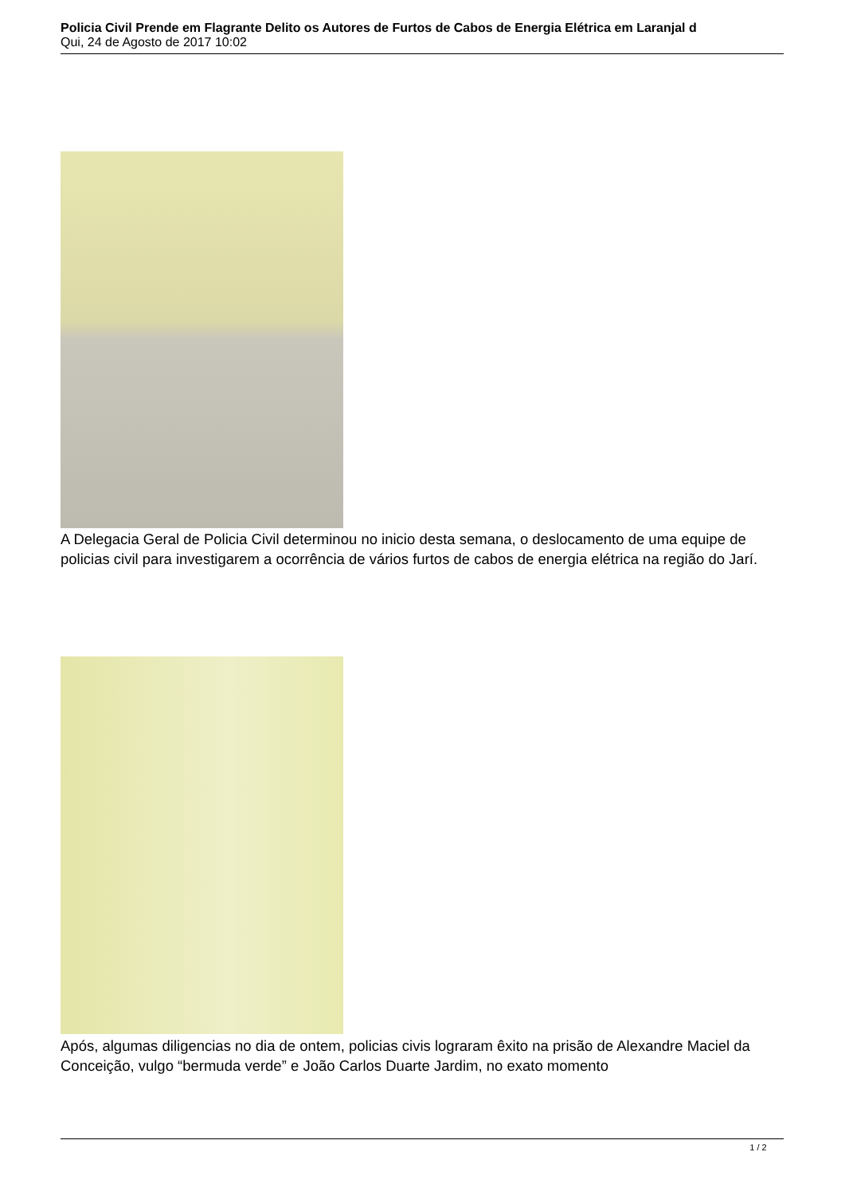Policia Civil Prende em Flagrante Delito os Autores de Furtos de Cabos de Energia Elétrica em Laranjal d
Qui, 24 de Agosto de 2017 10:02
A Delegacia Geral de Policia Civil determinou no inicio desta semana, o deslocamento de uma equipe de policias civil para investigarem a ocorrência de vários furtos de cabos de energia elétrica na região do Jarí.
Após, algumas diligencias no dia de ontem, policias civis lograram êxito na prisão de Alexandre Maciel da Conceição, vulgo “bermuda verde” e João Carlos Duarte Jardim, no exato momento
1 / 2